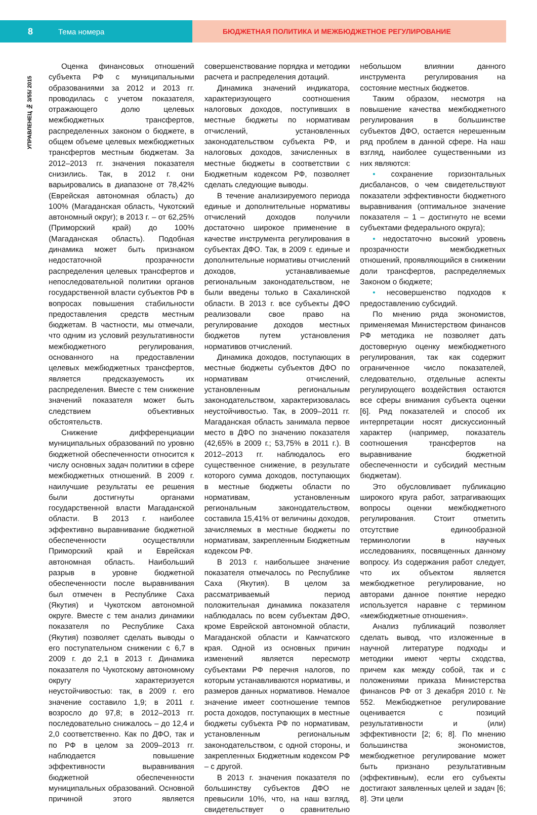8 Тема номера БЮДЖЕТНАЯ ПОЛИТИКА И МЕЖБЮДЖЕТНОЕ РЕГУЛИРОВАНИЕ
УПРАВЛЕНЕЦ № 3/55/ 2015
Оценка финансовых отношений субъекта РФ с муниципальными образованиями за 2012 и 2013 гг. проводилась с учетом показателя, отражающего долю целевых межбюджетных трансфертов, распределенных законом о бюджете, в общем объеме целевых межбюджетных трансфертов местным бюджетам. За 2012–2013 гг. значения показателя снизились. Так, в 2012 г. они варьировались в диапазоне от 78,42% (Еврейская автономная область) до 100% (Магаданская область, Чукотский автономный округ); в 2013 г. – от 62,25% (Приморский край) до 100% (Магаданская область). Подобная динамика может быть признаком недостаточной прозрачности распределения целевых трансфертов и непоследовательной политики органов государственной власти субъектов РФ в вопросах повышения стабильности предоставления средств местным бюджетам. В частности, мы отмечали, что одним из условий результативности межбюджетного регулирования, основанного на предоставлении целевых межбюджетных трансфертов, является предсказуемость их распределения. Вместе с тем снижение значений показателя может быть следствием объективных обстоятельств.
Снижение дифференциации муниципальных образований по уровню бюджетной обеспеченности относится к числу основных задач политики в сфере межбюджетных отношений. В 2009 г. наилучшие результаты ее решения были достигнуты органами государственной власти Магаданской области. В 2013 г. наиболее эффективно выравнивание бюджетной обеспеченности осуществляли Приморский край и Еврейская автономная область. Наибольший разрыв в уровне бюджетной обеспеченности после выравнивания был отмечен в Республике Саха (Якутия) и Чукотском автономной округе. Вместе с тем анализ динамики показателя по Республике Саха (Якутия) позволяет сделать выводы о его поступательном снижении с 6,7 в 2009 г. до 2,1 в 2013 г. Динамика показателя по Чукотскому автономному округу характеризуется неустойчивостью: так, в 2009 г. его значение составило 1,9; в 2011 г. возросло до 97,8; в 2012–2013 гг. последовательно снижалось – до 12,4 и 2,0 соответственно. Как по ДФО, так и по РФ в целом за 2009–2013 гг. наблюдается повышение эффективности выравнивания бюджетной обеспеченности муниципальных образований. Основной причиной этого является совершенствование порядка и методики расчета и распределения дотаций.
Динамика значений индикатора, характеризующего соотношения налоговых доходов, поступивших в местные бюджеты по нормативам отчислений, установленных законодательством субъекта РФ, и налоговых доходов, зачисленных в местные бюджеты в соответствии с Бюджетным кодексом РФ, позволяет сделать следующие выводы.
В течение анализируемого периода единые и дополнительные нормативы отчислений доходов получили достаточно широкое применение в качестве инструмента регулирования в субъектах ДФО. Так, в 2009 г. единые и дополнительные нормативы отчислений доходов, устанавливаемые региональным законодательством, не были введены только в Сахалинской области. В 2013 г. все субъекты ДФО реализовали свое право на регулирование доходов местных бюджетов путем установления нормативов отчислений.
Динамика доходов, поступающих в местные бюджеты субъектов ДФО по нормативам отчислений, установленным региональным законодательством, характеризовалась неустойчивостью. Так, в 2009–2011 гг. Магаданская область занимала первое место в ДФО по значению показателя (42,65% в 2009 г.; 53,75% в 2011 г.). В 2012–2013 гг. наблюдалось его существенное снижение, в результате которого сумма доходов, поступающих в местные бюджеты области по нормативам, установленным региональным законодательством, составила 15,41% от величины доходов, зачисляемых в местные бюджеты по нормативам, закрепленным Бюджетным кодексом РФ.
В 2013 г. наибольшее значение показателя отмечалось по Республике Саха (Якутия). В целом за рассматриваемый период положительная динамика показателя наблюдалась по всем субъектам ДФО, кроме Еврейской автономной области, Магаданской области и Камчатского края. Одной из основных причин изменений является пересмотр субъектами РФ перечня налогов, по которым устанавливаются нормативы, и размеров данных нормативов. Немалое значение имеет соотношение темпов роста доходов, поступающих в местные бюджеты субъекта РФ по нормативам, установленным региональным законодательством, с одной стороны, и закрепленных Бюджетным кодексом РФ – с другой.
В 2013 г. значения показателя по большинству субъектов ДФО не превысили 10%, что, на наш взгляд, свидетельствует о сравнительно небольшом влиянии данного инструмента регулирования на состояние местных бюджетов.
Таким образом, несмотря на повышение качества межбюджетного регулирования в большинстве субъектов ДФО, остается нерешенным ряд проблем в данной сфере. На наш взгляд, наиболее существенными из них являются:
• сохранение горизонтальных дисбалансов, о чем свидетельствуют показатели эффективности бюджетного выравнивания (оптимальное значение показателя – 1 – достигнуто не всеми субъектами федерального округа);
• недостаточно высокий уровень прозрачности межбюджетных отношений, проявляющийся в снижении доли трансфертов, распределяемых Законом о бюджете;
• несовершенство подходов к предоставлению субсидий.
По мнению ряда экономистов, применяемая Министерством финансов РФ методика не позволяет дать достоверную оценку межбюджетного регулирования, так как содержит ограниченное число показателей, следовательно, отдельные аспекты регулирующего воздействия остаются все сферы внимания субъекта оценки [6]. Ряд показателей и способ их интерпретации носят дискуссионный характер (например, показатель соотношения трансфертов на выравнивание бюджетной обеспеченности и субсидий местным бюджетам).
Это обусловливает публикацию широкого круга работ, затрагивающих вопросы оценки межбюджетного регулирования. Стоит отметить отсутствие единообразной терминологии в научных исследованиях, посвященных данному вопросу. Из содержания работ следует, что их объектом является межбюджетное регулирование, но авторами данное понятие нередко используется наравне с термином «межбюджетные отношения».
Анализ публикаций позволяет сделать вывод, что изложенные в научной литературе подходы и методики имеют черты сходства, причем как между собой, так и с положениями приказа Министерства финансов РФ от 3 декабря 2010 г. № 552. Межбюджетное регулирование оценивается с позиций результативности и (или) эффективности [2; 6; 8]. По мнению большинства экономистов, межбюджетное регулирование может быть признано результативным (эффективным), если его субъекты достигают заявленных целей и задач [6; 8]. Эти цели